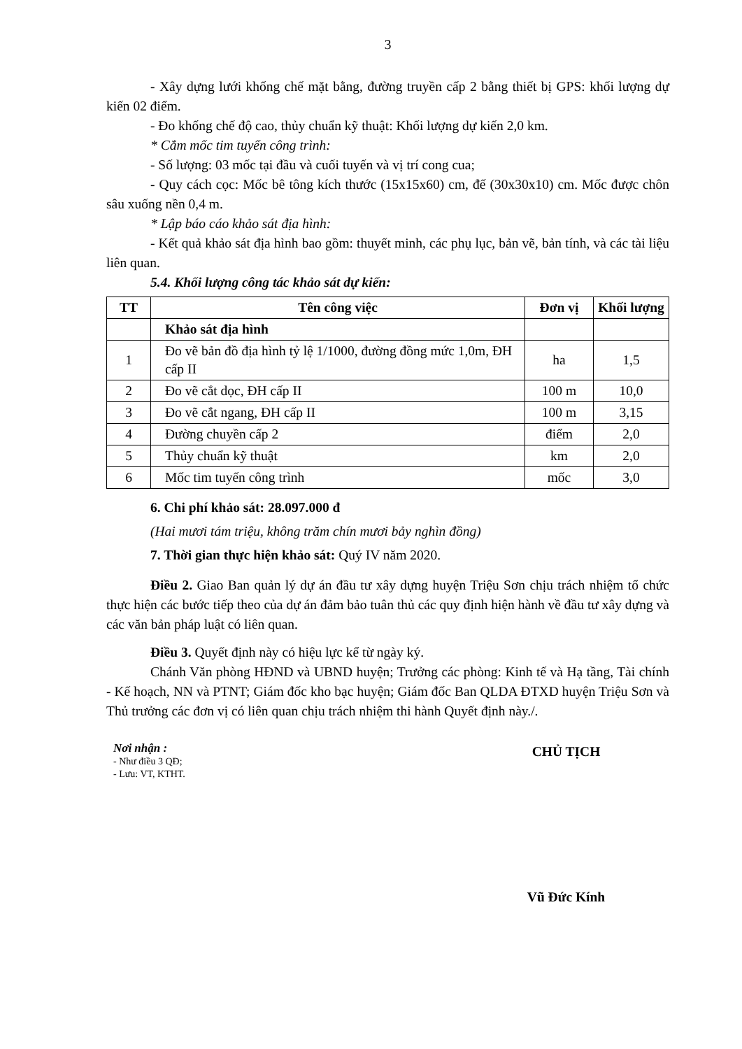3
- Xây dựng lưới khống chế mặt bằng, đường truyền cấp 2 bằng thiết bị GPS: khối lượng dự kiến 02 điểm.
- Đo khống chế độ cao, thủy chuẩn kỹ thuật: Khối lượng dự kiến 2,0 km.
* Cắm mốc tim tuyến công trình:
- Số lượng: 03 mốc tại đầu và cuối tuyến và vị trí cong cua;
- Quy cách cọc: Mốc bê tông kích thước (15x15x60) cm, đế (30x30x10) cm. Mốc được chôn sâu xuống nền 0,4 m.
* Lập báo cáo khảo sát địa hình:
- Kết quả khảo sát địa hình bao gồm: thuyết minh, các phụ lục, bản vẽ, bản tính, và các tài liệu liên quan.
5.4. Khối lượng công tác khảo sát dự kiến:
| TT | Tên công việc | Đơn vị | Khối lượng |
| --- | --- | --- | --- |
| | Khảo sát địa hình | | |
| 1 | Đo vẽ bản đồ địa hình tỷ lệ 1/1000, đường đồng mức 1,0m, ĐH cấp II | ha | 1,5 |
| 2 | Đo vẽ cắt dọc, ĐH cấp II | 100 m | 10,0 |
| 3 | Đo vẽ cắt ngang, ĐH cấp II | 100 m | 3,15 |
| 4 | Đường chuyền cấp 2 | điểm | 2,0 |
| 5 | Thủy chuẩn kỹ thuật | km | 2,0 |
| 6 | Mốc tim tuyến công trình | mốc | 3,0 |
6. Chi phí khảo sát: 28.097.000 đ
(Hai mươi tám triệu, không trăm chín mươi bảy nghìn đồng)
7. Thời gian thực hiện khảo sát: Quý IV năm 2020.
Điều 2. Giao Ban quản lý dự án đầu tư xây dựng huyện Triệu Sơn chịu trách nhiệm tổ chức thực hiện các bước tiếp theo của dự án đảm bảo tuân thủ các quy định hiện hành về đầu tư xây dựng và các văn bản pháp luật có liên quan.
Điều 3. Quyết định này có hiệu lực kể từ ngày ký.
Chánh Văn phòng HĐND và UBND huyện; Trưởng các phòng: Kinh tế và Hạ tầng, Tài chính - Kế hoạch, NN và PTNT; Giám đốc kho bạc huyện; Giám đốc Ban QLDA ĐTXD huyện Triệu Sơn và Thủ trưởng các đơn vị có liên quan chịu trách nhiệm thi hành Quyết định này./.
Nơi nhận :
- Như điều 3 QĐ;
- Lưu: VT, KTHT.
CHỦ TỊCH
Vũ Đức Kính